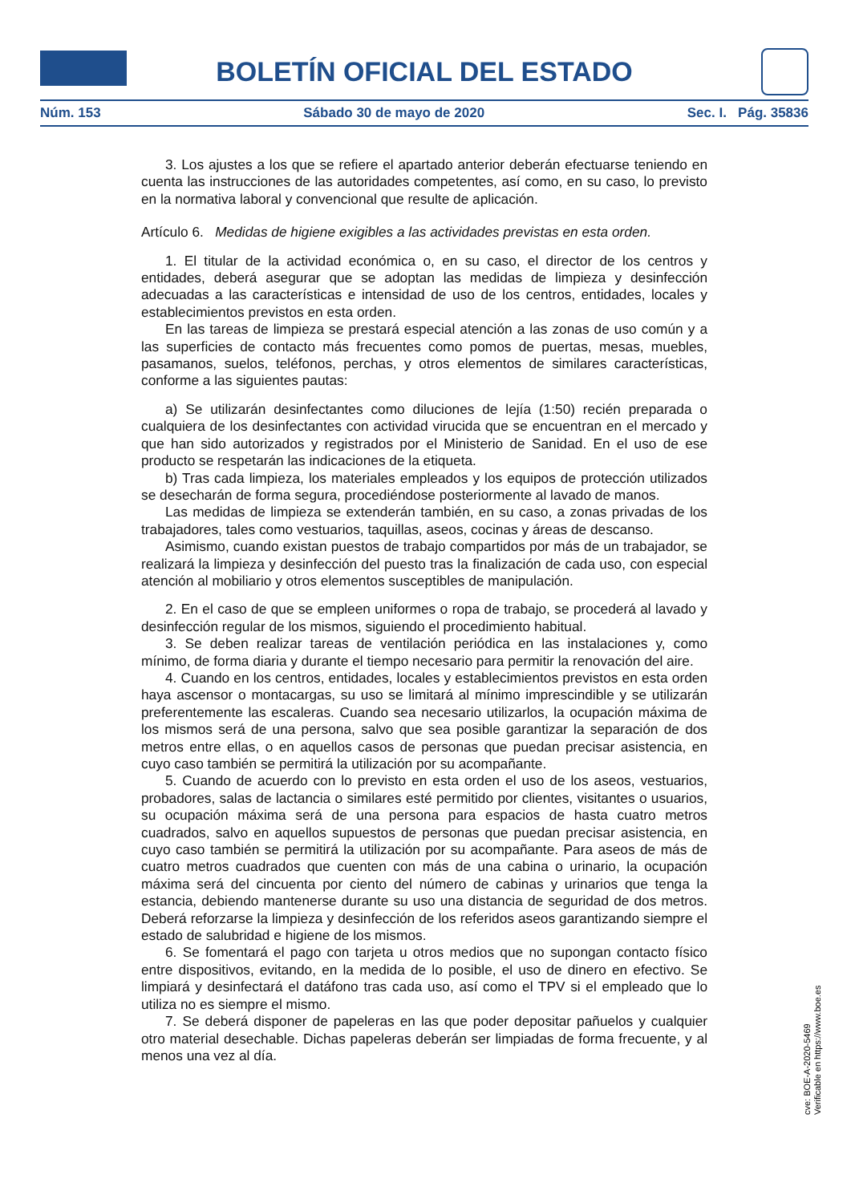BOLETÍN OFICIAL DEL ESTADO
Núm. 153 Sábado 30 de mayo de 2020 Sec. I. Pág. 35836
3. Los ajustes a los que se refiere el apartado anterior deberán efectuarse teniendo en cuenta las instrucciones de las autoridades competentes, así como, en su caso, lo previsto en la normativa laboral y convencional que resulte de aplicación.
Artículo 6. Medidas de higiene exigibles a las actividades previstas en esta orden.
1. El titular de la actividad económica o, en su caso, el director de los centros y entidades, deberá asegurar que se adoptan las medidas de limpieza y desinfección adecuadas a las características e intensidad de uso de los centros, entidades, locales y establecimientos previstos en esta orden.
En las tareas de limpieza se prestará especial atención a las zonas de uso común y a las superficies de contacto más frecuentes como pomos de puertas, mesas, muebles, pasamanos, suelos, teléfonos, perchas, y otros elementos de similares características, conforme a las siguientes pautas:
a) Se utilizarán desinfectantes como diluciones de lejía (1:50) recién preparada o cualquiera de los desinfectantes con actividad virucida que se encuentran en el mercado y que han sido autorizados y registrados por el Ministerio de Sanidad. En el uso de ese producto se respetarán las indicaciones de la etiqueta.
b) Tras cada limpieza, los materiales empleados y los equipos de protección utilizados se desecharán de forma segura, procediéndose posteriormente al lavado de manos.
Las medidas de limpieza se extenderán también, en su caso, a zonas privadas de los trabajadores, tales como vestuarios, taquillas, aseos, cocinas y áreas de descanso.
Asimismo, cuando existan puestos de trabajo compartidos por más de un trabajador, se realizará la limpieza y desinfección del puesto tras la finalización de cada uso, con especial atención al mobiliario y otros elementos susceptibles de manipulación.
2. En el caso de que se empleen uniformes o ropa de trabajo, se procederá al lavado y desinfección regular de los mismos, siguiendo el procedimiento habitual.
3. Se deben realizar tareas de ventilación periódica en las instalaciones y, como mínimo, de forma diaria y durante el tiempo necesario para permitir la renovación del aire.
4. Cuando en los centros, entidades, locales y establecimientos previstos en esta orden haya ascensor o montacargas, su uso se limitará al mínimo imprescindible y se utilizarán preferentemente las escaleras. Cuando sea necesario utilizarlos, la ocupación máxima de los mismos será de una persona, salvo que sea posible garantizar la separación de dos metros entre ellas, o en aquellos casos de personas que puedan precisar asistencia, en cuyo caso también se permitirá la utilización por su acompañante.
5. Cuando de acuerdo con lo previsto en esta orden el uso de los aseos, vestuarios, probadores, salas de lactancia o similares esté permitido por clientes, visitantes o usuarios, su ocupación máxima será de una persona para espacios de hasta cuatro metros cuadrados, salvo en aquellos supuestos de personas que puedan precisar asistencia, en cuyo caso también se permitirá la utilización por su acompañante. Para aseos de más de cuatro metros cuadrados que cuenten con más de una cabina o urinario, la ocupación máxima será del cincuenta por ciento del número de cabinas y urinarios que tenga la estancia, debiendo mantenerse durante su uso una distancia de seguridad de dos metros. Deberá reforzarse la limpieza y desinfección de los referidos aseos garantizando siempre el estado de salubridad e higiene de los mismos.
6. Se fomentará el pago con tarjeta u otros medios que no supongan contacto físico entre dispositivos, evitando, en la medida de lo posible, el uso de dinero en efectivo. Se limpiará y desinfectará el datáfono tras cada uso, así como el TPV si el empleado que lo utiliza no es siempre el mismo.
7. Se deberá disponer de papeleras en las que poder depositar pañuelos y cualquier otro material desechable. Dichas papeleras deberán ser limpiadas de forma frecuente, y al menos una vez al día.
cve: BOE-A-2020-5469
Verificable en https://www.boe.es